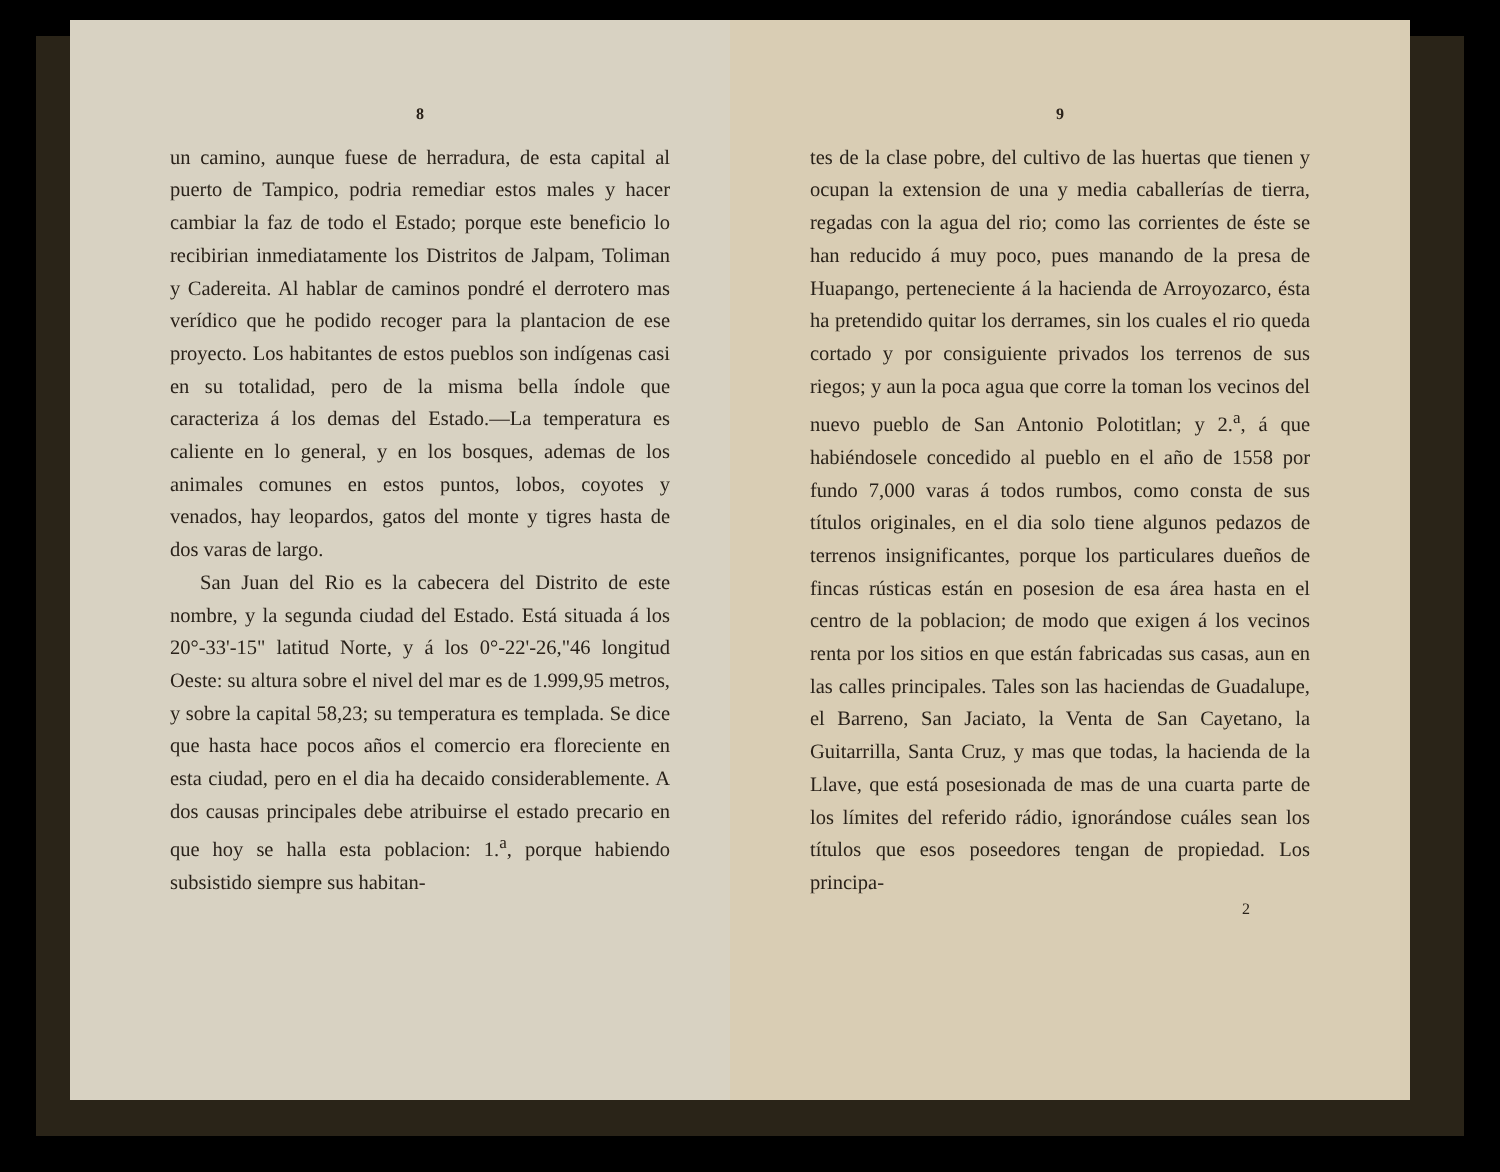8
un camino, aunque fuese de herradura, de esta capital al puerto de Tampico, podria remediar estos males y hacer cambiar la faz de todo el Estado; porque este beneficio lo recibirian inmediatamente los Distritos de Jalpam, Toliman y Cadereita. Al hablar de caminos pondré el derrotero mas verídico que he podido recoger para la plantacion de ese proyecto. Los habitantes de estos pueblos son indígenas casi en su totalidad, pero de la misma bella índole que caracteriza á los demas del Estado.—La temperatura es caliente en lo general, y en los bosques, ademas de los animales comunes en estos puntos, lobos, coyotes y venados, hay leopardos, gatos del monte y tigres hasta de dos varas de largo.
San Juan del Rio es la cabecera del Distrito de este nombre, y la segunda ciudad del Estado. Está situada á los 20°-33'-15" latitud Norte, y á los 0°-22'-26,"46 longitud Oeste: su altura sobre el nivel del mar es de 1.999,95 metros, y sobre la capital 58,23; su temperatura es templada. Se dice que hasta hace pocos años el comercio era floreciente en esta ciudad, pero en el dia ha decaido considerablemente. A dos causas principales debe atribuirse el estado precario en que hoy se halla esta poblacion: 1.<sup>a</sup>, porque habiendo subsistido siempre sus habitan-
9
tes de la clase pobre, del cultivo de las huertas que tienen y ocupan la extension de una y media caballerías de tierra, regadas con la agua del rio; como las corrientes de éste se han reducido á muy poco, pues manando de la presa de Huapango, perteneciente á la hacienda de Arroyozarco, ésta ha pretendido quitar los derrames, sin los cuales el rio queda cortado y por consiguiente privados los terrenos de sus riegos; y aun la poca agua que corre la toman los vecinos del nuevo pueblo de San Antonio Polotitlan; y 2.<sup>a</sup>, á que habiéndosele concedido al pueblo en el año de 1558 por fundo 7,000 varas á todos rumbos, como consta de sus títulos originales, en el dia solo tiene algunos pedazos de terrenos insignificantes, porque los particulares dueños de fincas rústicas están en posesion de esa área hasta en el centro de la poblacion; de modo que exigen á los vecinos renta por los sitios en que están fabricadas sus casas, aun en las calles principales. Tales son las haciendas de Guadalupe, el Barreno, San Jaciato, la Venta de San Cayetano, la Guitarrilla, Santa Cruz, y mas que todas, la hacienda de la Llave, que está posesionada de mas de una cuarta parte de los límites del referido rádio, ignorándose cuáles sean los títulos que esos poseedores tengan de propiedad. Los principa-
2